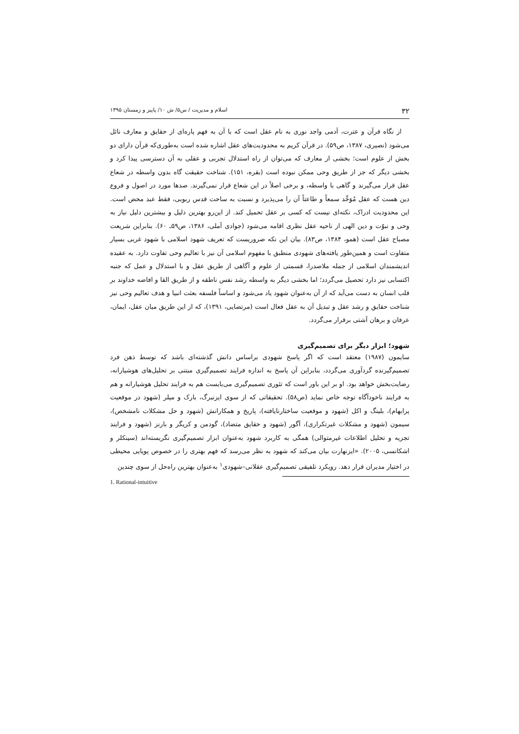۳۲ اسلام و مدیریت / س۵/ ش ۱۰/ پاییز و زمستان ۱۳۹۵
از نگاه قرآن و عترت، آدمی واجد نوری به نام عقل است که با آن به فهم پاره‌ای از حقایق و معارف نائل می‌شود (نصیری، ۱۳۸۷، ص۵۹). در قرآن کریم به محدودیت‌های عقل اشاره شده است به‌طوری‌که قرآن دارای دو بخش از علوم است؛ بخشی از معارف که می‌توان از راه استدلال تجربی و عقلی به آن دسترسی پیدا کرد و بخشی دیگر که جز از طریق وحی ممکن نبوده است (بقره، ۱۵۱). شناخت حقیقت گاه بدون واسطه در شعاع عقل قرار می‌گیرند و گاهی با واسطه، و برخی اصلاً در این شعاع قرار نمی‌گیرند. صدها مورد در اصول و فروع دین هست که عقل مُوَحِّد سمعاً و طاعتاً آن را می‌پذیرد و نسبت به ساحت قدس ربوبی، فقط عبد محض است. این محدودیت ادراک، نکته‌ای نیست که کسی بر عقل تحمیل کند. از این‌رو بهترین دلیل و بیشترین دلیل نیاز به وحی و نبوّت و دین الهی از ناحیه عقل نظری اقامه می‌شود (جوادی آملی، ۱۳۸۶، ص۵۹ـ ۶۰). بنابراین شریعت مصباح عقل است (همو، ۱۳۸۴، ص۸۳). بیان این نکه ضروریست که تعریف شهود اسلامی با شهود غربی بسیار متفاوت است و همین‌طور یافته‌های شهودی منطبق با مفهوم اسلامی آن نیز با تعالیم وحی تفاوت دارد. به عقیده اندیشمندان اسلامی از جمله ملاصدرا، قسمتی از علوم و آگاهی از طریق عقل و با استدلال و عمل که جنبه اکتسابی نیز دارد تحصیل می‌گردد؛ اما بخشی دیگر به واسطه رشد نفس ناطقه و از طریق القا و افاضه خداوند بر قلب انسان به دست می‌آید که از آن به‌عنوان شهود یاد می‌شود و اساساً فلسفه بعثت انبیا و هدف تعالیم وحی نیز شناخت حقایق و رشد عقل و تبدیل آن به عقل فعال است (مرتضایی، ۱۳۹۱)، که از این طریق میان عقل، ایمان، عرفان و برهان آشتی برقرار می‌گردد.
شهود؛ ابزار دیگر برای تصمیم‌گیری
سایمون (۱۹۸۷) معتقد است که اگر پاسخ شهودی براساس دانش گذشته‌ای باشد که توسط ذهن فرد تصمیم‌گیرنده گردآوری می‌گردد، بنابراین آن پاسخ به اندازه فرایند تصمیم‌گیری مبتنی بر تحلیل‌های هوشیارانه، رضایت‌بخش خواهد بود. او بر این باور است که تئوری تصمیم‌گیری می‌بایست هم به فرایند تحلیل هوشیارانه و هم به فرایند ناخودآگاه توجه خاص نماید (ص۵۸). تحقیقاتی که از سوی ایزنبرگ، بارک و میلر (شهود در موقعیت پرابهام)، بلینگ و اکل (شهود و موقعیت ساختارنایافته)، پاریخ و همکارانش (شهود و حل مشکلات نامشخص)، سیمون (شهود و مشکلات غیرتکراری)، آگور (شهود و حقایق متضاد)، گودمن و کریگر و بارنز (شهود و فرایند تجزیه و تحلیل اطلاعات غیرمتوالی) همگی به کاربرد شهود به‌عنوان ابزار تصمیم‌گیری نگریسته‌اند (سینکلر و اشکانسی، ۲۰۰۵). «ایزنهارت بیان می‌کند که شهود به نظر می‌رسد که فهم بهتری را در خصوص پویایی محیطی در اختیار مدیران قرار دهد. رویکرد تلفیقی تصمیم‌گیری عقلانی–شهودی<sup>۱</sup> به‌عنوان بهترین راه‌حل از سوی چندین
1. Rational-intuitive